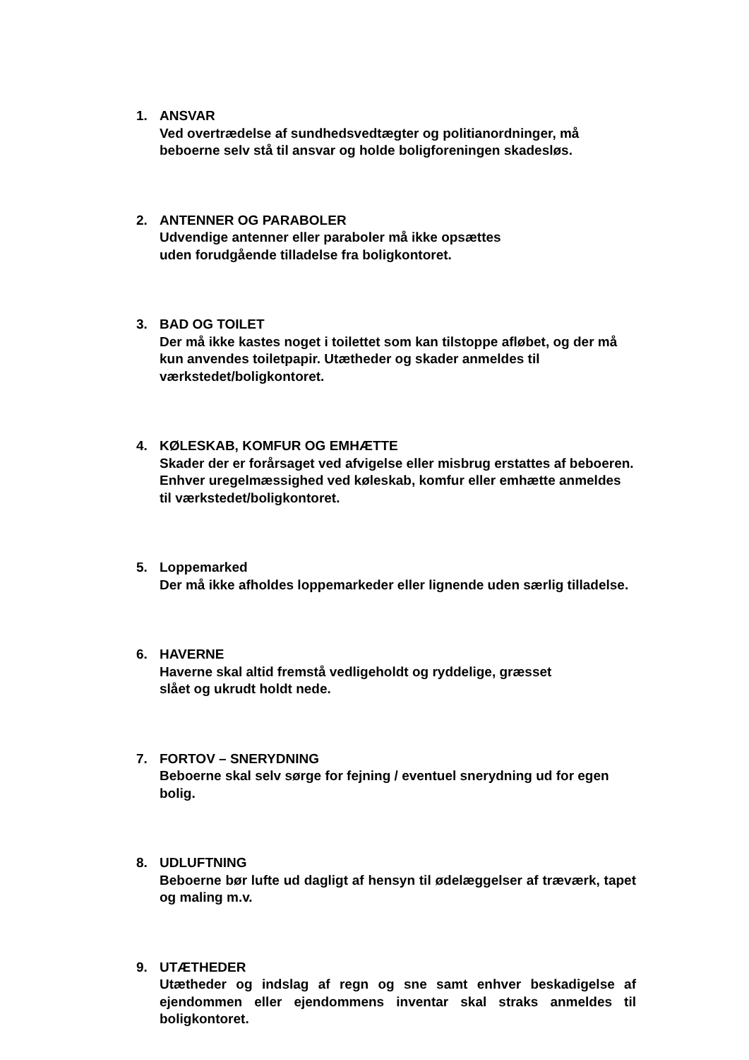1. ANSVAR
Ved overtrædelse af sundhedsvedtægter og politianordninger, må beboerne selv stå til ansvar og holde boligforeningen skadesløs.
2. ANTENNER OG PARABOLER
Udvendige antenner eller paraboler må ikke opsættes
uden forudgående tilladelse fra boligkontoret.
3. BAD OG TOILET
Der må ikke kastes noget i toilettet som kan tilstoppe afløbet, og der må kun anvendes toiletpapir. Utætheder og skader anmeldes til værkstedet/boligkontoret.
4. KØLESKAB, KOMFUR OG EMHÆTTE
Skader der er forårsaget ved afvigelse eller misbrug erstattes af beboeren. Enhver uregelmæssighed ved køleskab, komfur eller emhætte anmeldes til værkstedet/boligkontoret.
5. Loppemarked
Der må ikke afholdes loppemarkeder eller lignende uden særlig tilladelse.
6. HAVERNE
Haverne skal altid fremstå vedligeholdt og ryddelige, græsset
slået og ukrudt holdt nede.
7. FORTOV – SNERYDNING
Beboerne skal selv sørge for fejning / eventuel snerydning ud for egen bolig.
8. UDLUFTNING
Beboerne bør lufte ud dagligt af hensyn til ødelæggelser af træværk, tapet og maling m.v.
9. UTÆTHEDER
Utætheder og indslag af regn og sne samt enhver beskadigelse af ejendommen eller ejendommens inventar skal straks anmeldes til boligkontoret.